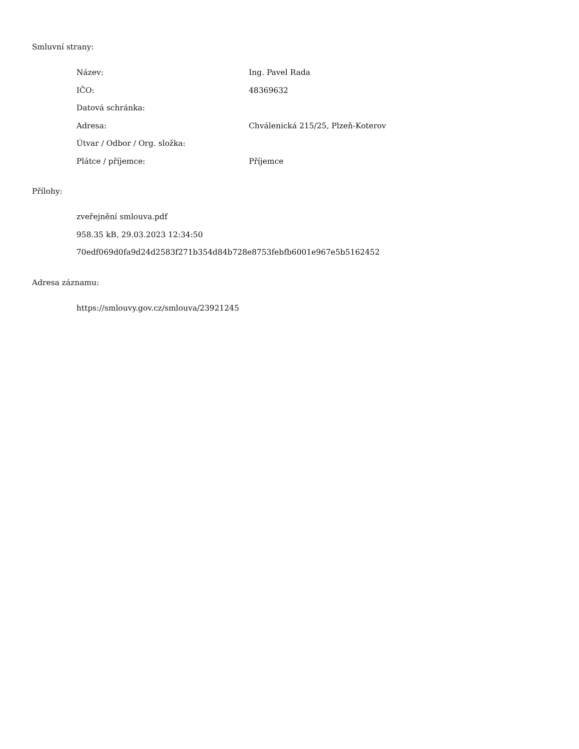Smluvní strany:
Název: Ing. Pavel Rada
IČO: 48369632
Datová schránka:
Adresa: Chválenická 215/25, Plzeň-Koterov
Útvar / Odbor / Org. složka:
Plátce / příjemce: Příjemce
Přílohy:
zveřejnění smlouva.pdf
958.35 kB, 29.03.2023 12:34:50
70edf069d0fa9d24d2583f271b354d84b728e8753febfb6001e967e5b5162452
Adresa záznamu:
https://smlouvy.gov.cz/smlouva/23921245